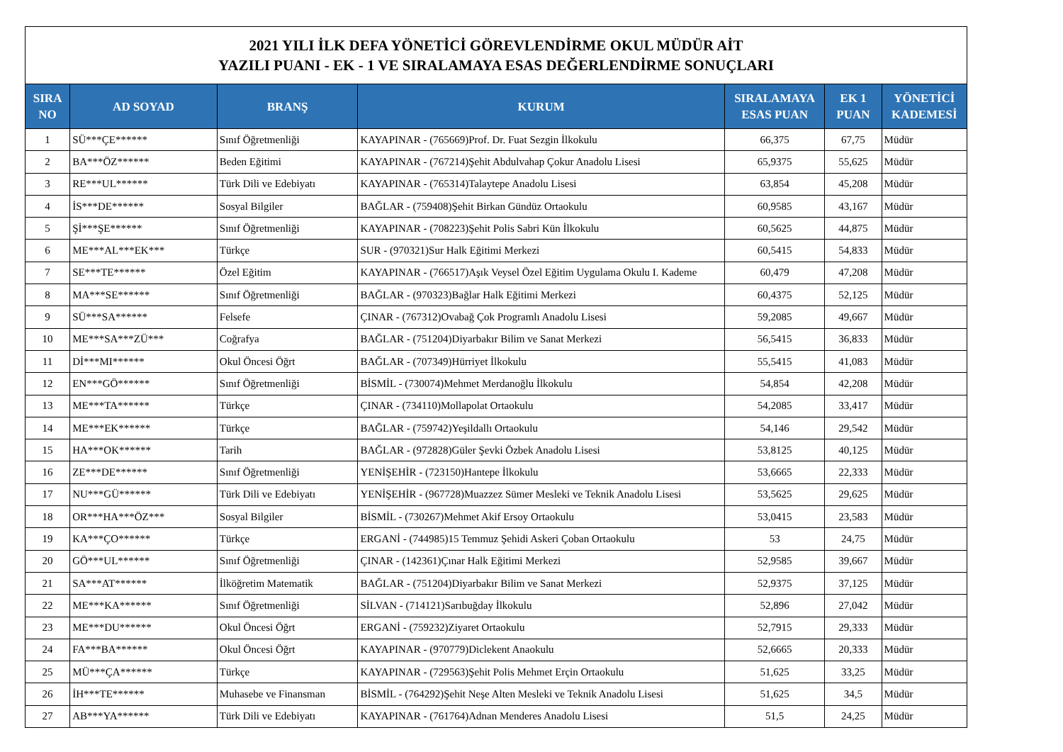| 2021 YILI İLK DEFA YÖNETİCİ GÖREVLENDİRME OKUL MÜDÜR AİT YAZILI PUANI - EK - 1 VE SIRALAMAYA ESAS DEĞERLENDİRME SONUÇLARI | | | | | | |
| SIRA NO | AD SOYAD | BRANŞ | KURUM | SIRALAMAYA ESAS PUAN | EK 1 PUAN | YÖNETİCİ KADEMESİ |
| 1 | SÜ***ÇE****** | Sınıf Öğretmenliği | KAYAPINAR - (765669)Prof. Dr. Fuat Sezgin İlkokulu | 66,375 | 67,75 | Müdür |
| 2 | BA***ÖZ****** | Beden Eğitimi | KAYAPINAR - (767214)Şehit Abdulvahap Çokur Anadolu Lisesi | 65,9375 | 55,625 | Müdür |
| 3 | RE***UL****** | Türk Dili ve Edebiyatı | KAYAPINAR - (765314)Talaytepe Anadolu Lisesi | 63,854 | 45,208 | Müdür |
| 4 | İS***DE****** | Sosyal Bilgiler | BAĞLAR - (759408)Şehit Birkan Gündüz Ortaokulu | 60,9585 | 43,167 | Müdür |
| 5 | Şİ***ŞE****** | Sınıf Öğretmenliği | KAYAPINAR - (708223)Şehit Polis Sabri Kün İlkokulu | 60,5625 | 44,875 | Müdür |
| 6 | ME***AL***EK*** | Türkçe | SUR - (970321)Sur Halk Eğitimi Merkezi | 60,5415 | 54,833 | Müdür |
| 7 | SE***TE****** | Özel Eğitim | KAYAPINAR - (766517)Aşık Veysel Özel Eğitim Uygulama Okulu I. Kademe | 60,479 | 47,208 | Müdür |
| 8 | MA***SE****** | Sınıf Öğretmenliği | BAĞLAR - (970323)Bağlar Halk Eğitimi Merkezi | 60,4375 | 52,125 | Müdür |
| 9 | SÜ***SA****** | Felsefe | ÇINAR - (767312)Ovabağ Çok Programlı Anadolu Lisesi | 59,2085 | 49,667 | Müdür |
| 10 | ME***SA***ZÜ*** | Coğrafya | BAĞLAR - (751204)Diyarbakır Bilim ve Sanat Merkezi | 56,5415 | 36,833 | Müdür |
| 11 | Dİ***MI****** | Okul Öncesi Öğrt | BAĞLAR - (707349)Hürriyet İlkokulu | 55,5415 | 41,083 | Müdür |
| 12 | EN***GÖ****** | Sınıf Öğretmenliği | BİSMİL - (730074)Mehmet Merdanoğlu İlkokulu | 54,854 | 42,208 | Müdür |
| 13 | ME***TA****** | Türkçe | ÇINAR - (734110)Mollapolat Ortaokulu | 54,2085 | 33,417 | Müdür |
| 14 | ME***EK****** | Türkçe | BAĞLAR - (759742)Yeşildallı Ortaokulu | 54,146 | 29,542 | Müdür |
| 15 | HA***OK****** | Tarih | BAĞLAR - (972828)Güler Şevki Özbek Anadolu Lisesi | 53,8125 | 40,125 | Müdür |
| 16 | ZE***DE****** | Sınıf Öğretmenliği | YENİŞEHİR - (723150)Hantepe İlkokulu | 53,6665 | 22,333 | Müdür |
| 17 | NU***GÜ****** | Türk Dili ve Edebiyatı | YENİŞEHİR - (967728)Muazzez Sümer Mesleki ve Teknik Anadolu Lisesi | 53,5625 | 29,625 | Müdür |
| 18 | OR***HA***ÖZ*** | Sosyal Bilgiler | BİSMİL - (730267)Mehmet Akif Ersoy Ortaokulu | 53,0415 | 23,583 | Müdür |
| 19 | KA***ÇO****** | Türkçe | ERGANİ - (744985)15 Temmuz Şehidi Askeri Çoban Ortaokulu | 53 | 24,75 | Müdür |
| 20 | GÖ***UL****** | Sınıf Öğretmenliği | ÇINAR - (142361)Çınar Halk Eğitimi Merkezi | 52,9585 | 39,667 | Müdür |
| 21 | SA***AT****** | İlköğretim Matematik | BAĞLAR - (751204)Diyarbakır Bilim ve Sanat Merkezi | 52,9375 | 37,125 | Müdür |
| 22 | ME***KA****** | Sınıf Öğretmenliği | SİLVAN - (714121)Sarıbuğday İlkokulu | 52,896 | 27,042 | Müdür |
| 23 | ME***DU****** | Okul Öncesi Öğrt | ERGANİ - (759232)Ziyaret Ortaokulu | 52,7915 | 29,333 | Müdür |
| 24 | FA***BA****** | Okul Öncesi Öğrt | KAYAPINAR - (970779)Diclekent Anaokulu | 52,6665 | 20,333 | Müdür |
| 25 | MÜ***ÇA****** | Türkçe | KAYAPINAR - (729563)Şehit Polis Mehmet Erçin Ortaokulu | 51,625 | 33,25 | Müdür |
| 26 | İH***TE****** | Muhasebe ve Finansman | BİSMİL - (764292)Şehit Neşe Alten Mesleki ve Teknik Anadolu Lisesi | 51,625 | 34,5 | Müdür |
| 27 | AB***YA****** | Türk Dili ve Edebiyatı | KAYAPINAR - (761764)Adnan Menderes Anadolu Lisesi | 51,5 | 24,25 | Müdür |